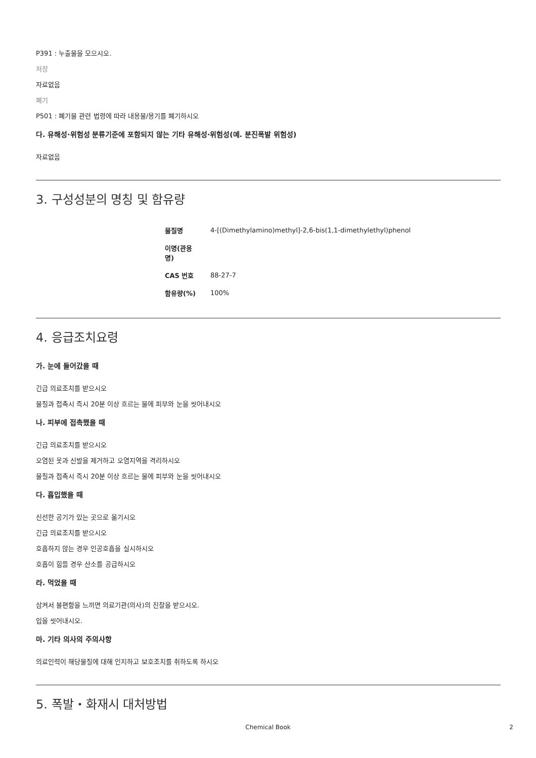P391 : 누출물을 모으시오.
저장
자료없음
폐기
P501 : 폐기물 관련 법령에 따라 내용물/용기를 폐기하시오
다. 유해성·위험성 분류기준에 포함되지 않는 기타 유해성·위험성(예. 분진폭발 위험성)
자료없음
3. 구성성분의 명칭 및 함유량
| 물질명 | 4-[(Dimethylamino)methyl]-2,6-bis(1,1-dimethylethyl)phenol |
| 이명(관용명) | |
| CAS 번호 | 88-27-7 |
| 함유량(%) | 100% |
4. 응급조치요령
가. 눈에 들어갔을 때
긴급 의료조치를 받으시오
물질과 접촉시 즉시 20분 이상 흐르는 물에 피부와 눈을 씻어내시오
나. 피부에 접촉했을 때
긴급 의료조치를 받으시오
오염된 옷과 신발을 제거하고 오염지역을 격리하시오
물질과 접촉시 즉시 20분 이상 흐르는 물에 피부와 눈을 씻어내시오
다. 흡입했을 때
신선한 공기가 있는 곳으로 옮기시오
긴급 의료조치를 받으시오
호흡하지 않는 경우 인공호흡을 실시하시오
호흡이 힘들 경우 산소를 공급하시오
라. 먹었을 때
삼켜서 불편함을 느끼면 의료기관(의사)의 진찰을 받으시오.
입을 씻어내시오.
마. 기타 의사의 주의사항
의료인력이 해당물질에 대해 인지하고 보호조치를 취하도록 하시오
5. 폭발・화재시 대처방법
Chemical Book 2